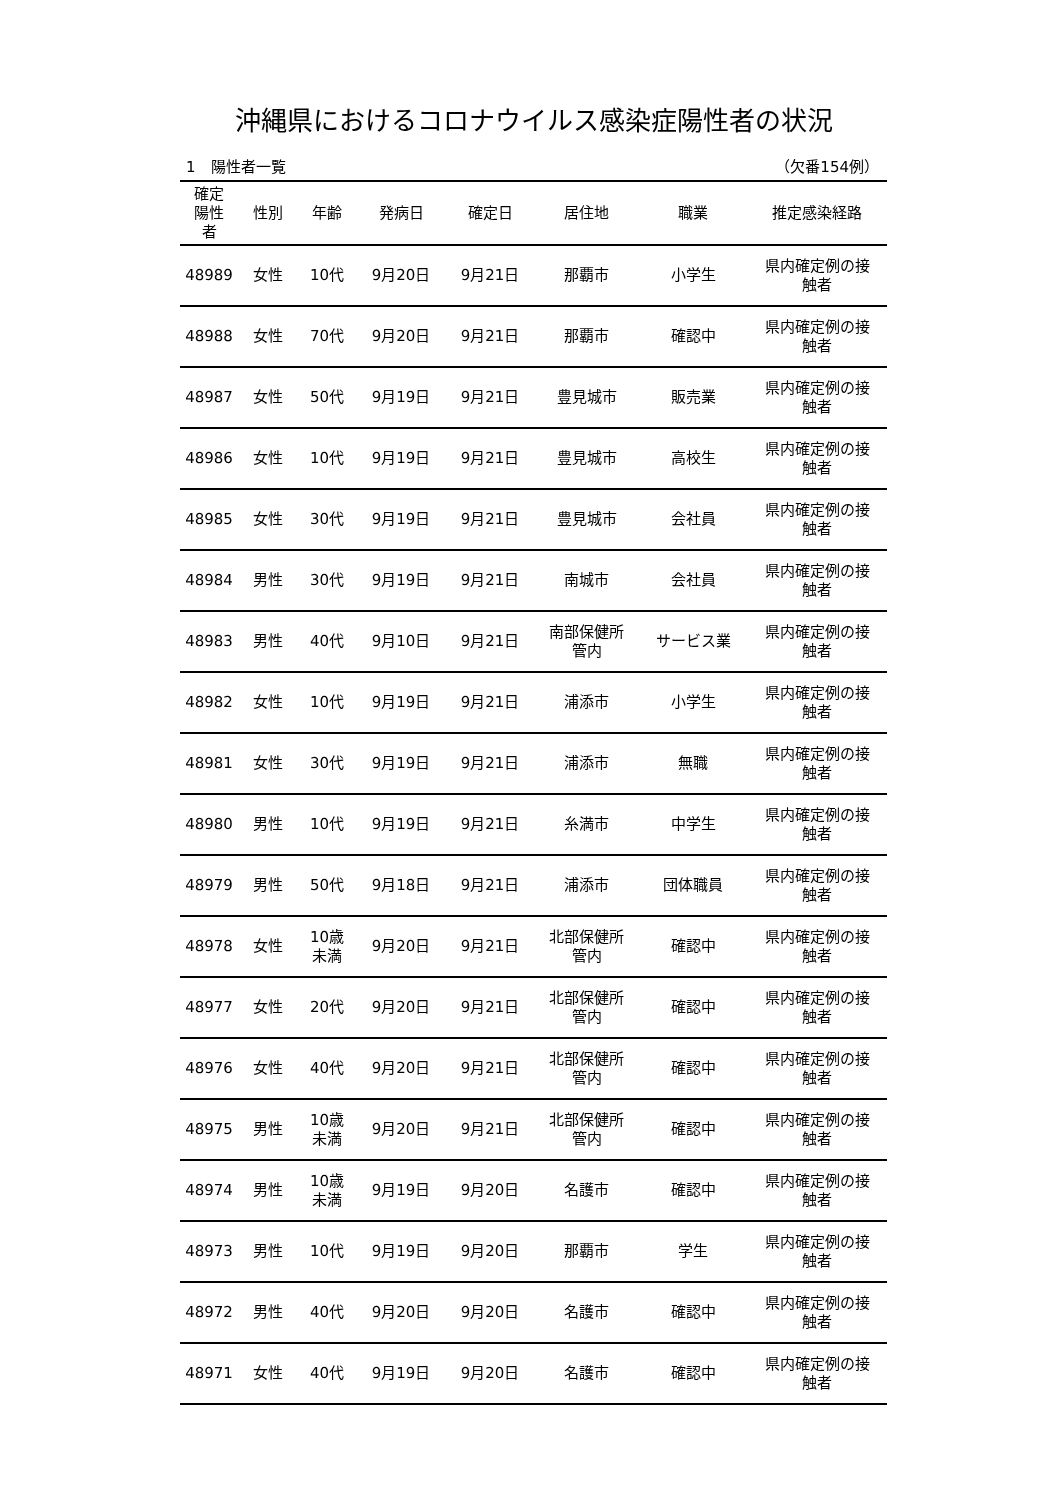沖縄県におけるコロナウイルス感染症陽性者の状況
1　陽性者一覧 （欠番154例）
| 確定 陽性 者 | 性別 | 年齢 | 発病日 | 確定日 | 居住地 | 職業 | 推定感染経路 |
| --- | --- | --- | --- | --- | --- | --- | --- |
| 48989 | 女性 | 10代 | 9月20日 | 9月21日 | 那覇市 | 小学生 | 県内確定例の接 触者 |
| 48988 | 女性 | 70代 | 9月20日 | 9月21日 | 那覇市 | 確認中 | 県内確定例の接 触者 |
| 48987 | 女性 | 50代 | 9月19日 | 9月21日 | 豊見城市 | 販売業 | 県内確定例の接 触者 |
| 48986 | 女性 | 10代 | 9月19日 | 9月21日 | 豊見城市 | 高校生 | 県内確定例の接 触者 |
| 48985 | 女性 | 30代 | 9月19日 | 9月21日 | 豊見城市 | 会社員 | 県内確定例の接 触者 |
| 48984 | 男性 | 30代 | 9月19日 | 9月21日 | 南城市 | 会社員 | 県内確定例の接 触者 |
| 48983 | 男性 | 40代 | 9月10日 | 9月21日 | 南部保健所 管内 | サービス業 | 県内確定例の接 触者 |
| 48982 | 女性 | 10代 | 9月19日 | 9月21日 | 浦添市 | 小学生 | 県内確定例の接 触者 |
| 48981 | 女性 | 30代 | 9月19日 | 9月21日 | 浦添市 | 無職 | 県内確定例の接 触者 |
| 48980 | 男性 | 10代 | 9月19日 | 9月21日 | 糸満市 | 中学生 | 県内確定例の接 触者 |
| 48979 | 男性 | 50代 | 9月18日 | 9月21日 | 浦添市 | 団体職員 | 県内確定例の接 触者 |
| 48978 | 女性 | 10歳 未満 | 9月20日 | 9月21日 | 北部保健所 管内 | 確認中 | 県内確定例の接 触者 |
| 48977 | 女性 | 20代 | 9月20日 | 9月21日 | 北部保健所 管内 | 確認中 | 県内確定例の接 触者 |
| 48976 | 女性 | 40代 | 9月20日 | 9月21日 | 北部保健所 管内 | 確認中 | 県内確定例の接 触者 |
| 48975 | 男性 | 10歳 未満 | 9月20日 | 9月21日 | 北部保健所 管内 | 確認中 | 県内確定例の接 触者 |
| 48974 | 男性 | 10歳 未満 | 9月19日 | 9月20日 | 名護市 | 確認中 | 県内確定例の接 触者 |
| 48973 | 男性 | 10代 | 9月19日 | 9月20日 | 那覇市 | 学生 | 県内確定例の接 触者 |
| 48972 | 男性 | 40代 | 9月20日 | 9月20日 | 名護市 | 確認中 | 県内確定例の接 触者 |
| 48971 | 女性 | 40代 | 9月19日 | 9月20日 | 名護市 | 確認中 | 県内確定例の接 触者 |